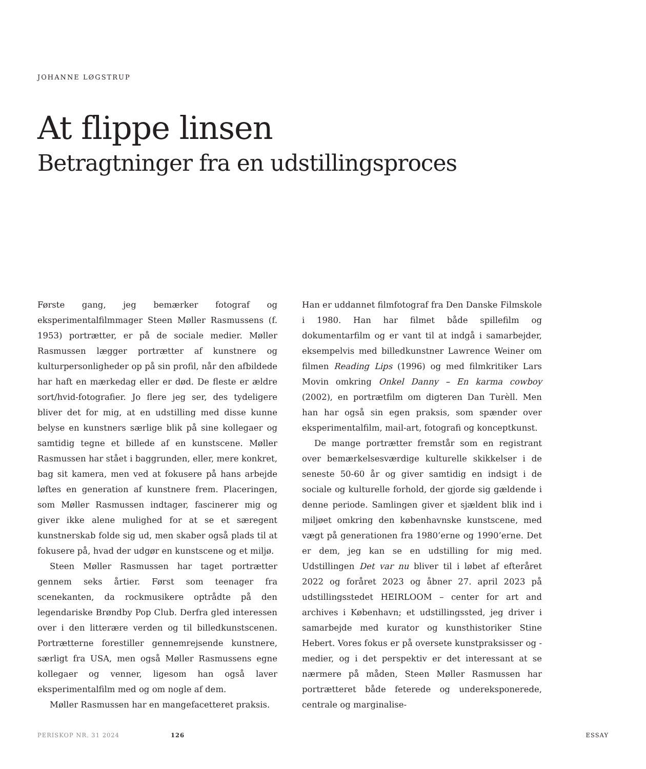JOHANNE LØGSTRUP
At flippe linsen
Betragtninger fra en udstillingsproces
Første gang, jeg bemærker fotograf og eksperimentalfilmmager Steen Møller Rasmussens (f. 1953) portrætter, er på de sociale medier. Møller Rasmussen lægger portrætter af kunstnere og kulturpersonligheder op på sin profil, når den afbildede har haft en mærkedag eller er død. De fleste er ældre sort/hvid-fotografier. Jo flere jeg ser, des tydeligere bliver det for mig, at en udstilling med disse kunne belyse en kunstners særlige blik på sine kollegaer og samtidig tegne et billede af en kunstscene. Møller Rasmussen har stået i baggrunden, eller, mere konkret, bag sit kamera, men ved at fokusere på hans arbejde løftes en generation af kunstnere frem. Placeringen, som Møller Rasmussen indtager, fascinerer mig og giver ikke alene mulighed for at se et særegent kunstnerskab folde sig ud, men skaber også plads til at fokusere på, hvad der udgør en kunstscene og et miljø.
Steen Møller Rasmussen har taget portrætter gennem seks årtier. Først som teenager fra scenekanten, da rockmusikere optrådte på den legendariske Brøndby Pop Club. Derfra gled interessen over i den litterære verden og til billedkunstscenen. Portrætterne forestiller gennemrejsende kunstnere, særligt fra USA, men også Møller Rasmussens egne kollegaer og venner, ligesom han også laver eksperimentalfilm med og om nogle af dem.
Møller Rasmussen har en mangefacetteret praksis.
Han er uddannet filmfotograf fra Den Danske Filmskole i 1980. Han har filmet både spillefilm og dokumentarfilm og er vant til at indgå i samarbejder, eksempelvis med billedkunstner Lawrence Weiner om filmen Reading Lips (1996) og med filmkritiker Lars Movin omkring Onkel Danny – En karma cowboy (2002), en portrætfilm om digteren Dan Turèll. Men han har også sin egen praksis, som spænder over eksperimentalfilm, mail-art, fotografi og konceptkunst.
De mange portrætter fremstår som en registrant over bemærkelsesværdige kulturelle skikkelser i de seneste 50-60 år og giver samtidig en indsigt i de sociale og kulturelle forhold, der gjorde sig gældende i denne periode. Samlingen giver et sjældent blik ind i miljøet omkring den københavnske kunstscene, med vægt på generationen fra 1980’erne og 1990’erne. Det er dem, jeg kan se en udstilling for mig med. Udstillingen Det var nu bliver til i løbet af efteråret 2022 og foråret 2023 og åbner 27. april 2023 på udstillingsstedet HEIRLOOM – center for art and archives i København; et udstillingssted, jeg driver i samarbejde med kurator og kunsthistoriker Stine Hebert. Vores fokus er på oversete kunstpraksisser og -medier, og i det perspektiv er det interessant at se nærmere på måden, Steen Møller Rasmussen har portrætteret både feterede og undereksponerede, centrale og marginalise-
PERISKOP NR. 31 2024 126 ESSAY